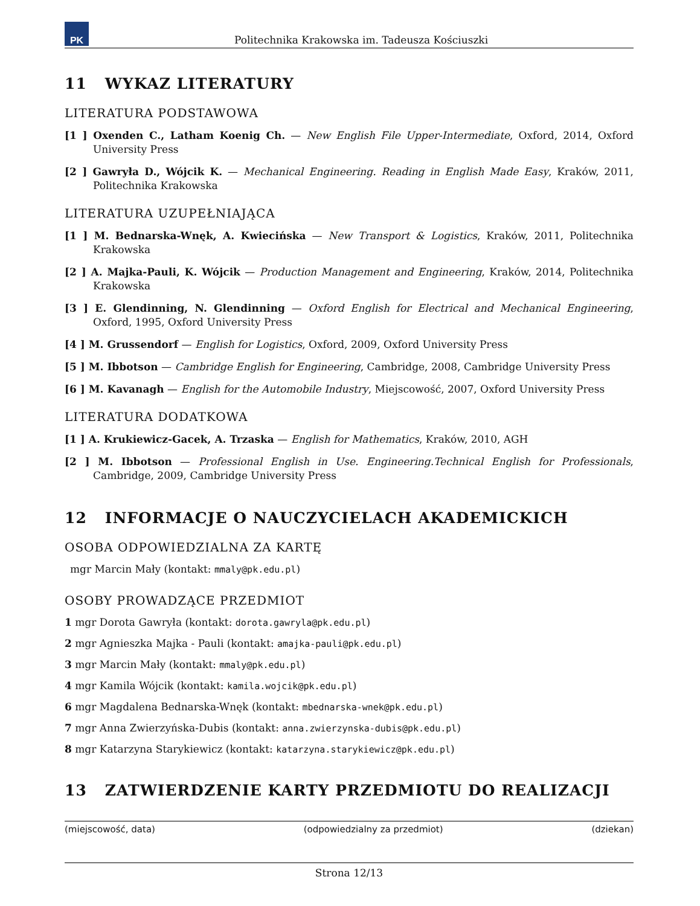PK
Politechnika Krakowska im. Tadeusza Kościuszki
11 WYKAZ LITERATURY
LITERATURA PODSTAWOWA
[1 ] Oxenden C., Latham Koenig Ch. — New English File Upper-Intermediate, Oxford, 2014, Oxford University Press
[2 ] Gawryła D., Wójcik K. — Mechanical Engineering. Reading in English Made Easy, Kraków, 2011, Politechnika Krakowska
LITERATURA UZUPEŁNIAJĄCA
[1 ] M. Bednarska-Wnęk, A. Kwiecińska — New Transport & Logistics, Kraków, 2011, Politechnika Krakowska
[2 ] A. Majka-Pauli, K. Wójcik — Production Management and Engineering, Kraków, 2014, Politechnika Krakowska
[3 ] E. Glendinning, N. Glendinning — Oxford English for Electrical and Mechanical Engineering, Oxford, 1995, Oxford University Press
[4 ] M. Grussendorf — English for Logistics, Oxford, 2009, Oxford University Press
[5 ] M. Ibbotson — Cambridge English for Engineering, Cambridge, 2008, Cambridge University Press
[6 ] M. Kavanagh — English for the Automobile Industry, Miejscowość, 2007, Oxford University Press
LITERATURA DODATKOWA
[1 ] A. Krukiewicz-Gacek, A. Trzaska — English for Mathematics, Kraków, 2010, AGH
[2 ] M. Ibbotson — Professional English in Use. Engineering.Technical English for Professionals, Cambridge, 2009, Cambridge University Press
12 INFORMACJE O NAUCZYCIELACH AKADEMICKICH
OSOBA ODPOWIEDZIALNA ZA KARTĘ
mgr Marcin Mały (kontakt: mmaly@pk.edu.pl)
OSOBY PROWADZĄCE PRZEDMIOT
1 mgr Dorota Gawryła (kontakt: dorota.gawryla@pk.edu.pl)
2 mgr Agnieszka Majka - Pauli (kontakt: amajka-pauli@pk.edu.pl)
3 mgr Marcin Mały (kontakt: mmaly@pk.edu.pl)
4 mgr Kamila Wójcik (kontakt: kamila.wojcik@pk.edu.pl)
6 mgr Magdalena Bednarska-Wnęk (kontakt: mbednarska-wnek@pk.edu.pl)
7 mgr Anna Zwierzyńska-Dubis (kontakt: anna.zwierzynska-dubis@pk.edu.pl)
8 mgr Katarzyna Starykiewicz (kontakt: katarzyna.starykiewicz@pk.edu.pl)
13 ZATWIERDZENIE KARTY PRZEDMIOTU DO REALIZACJI
(miejscowość, data) (odpowiedzialny za przedmiot) (dziekan)
Strona 12/13